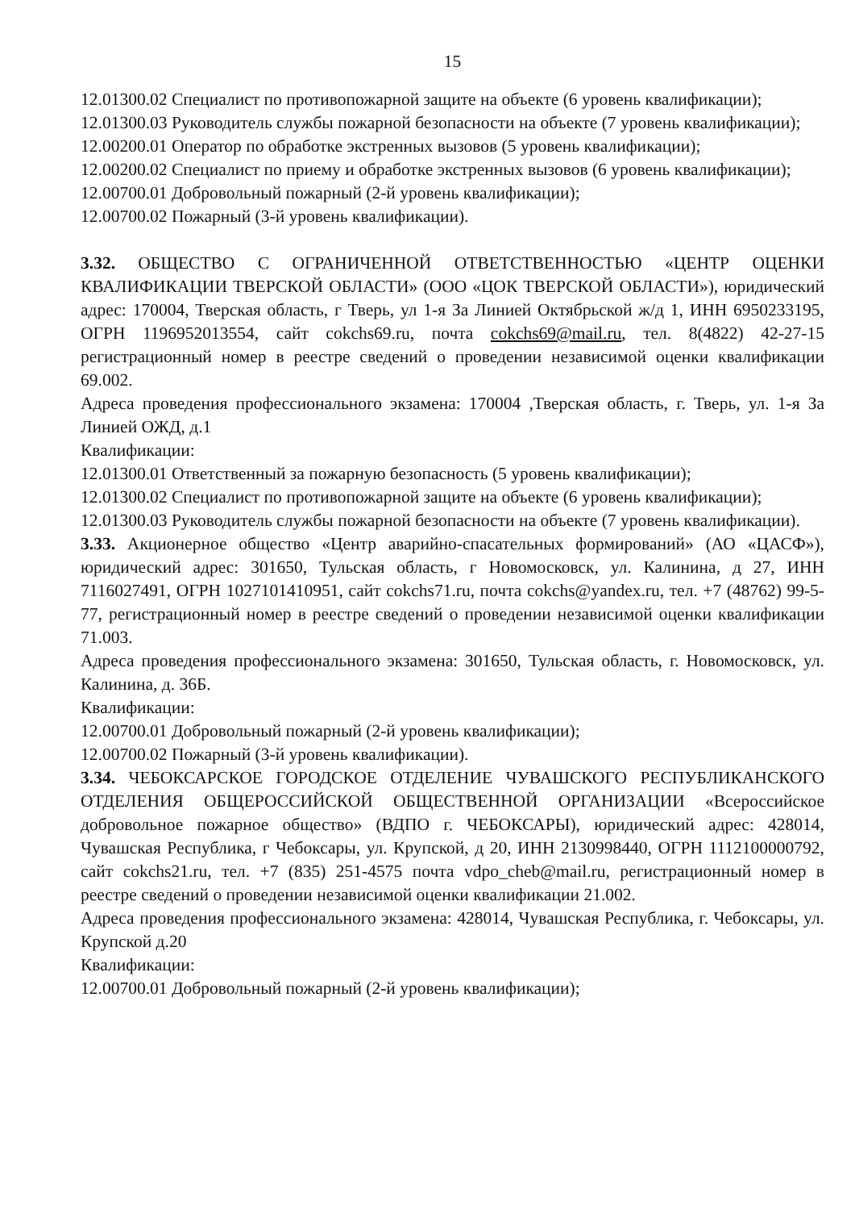15
12.01300.02 Специалист по противопожарной защите на объекте (6 уровень квалификации);
12.01300.03 Руководитель службы пожарной безопасности на объекте (7 уровень квалификации);
12.00200.01 Оператор по обработке экстренных вызовов (5 уровень квалификации);
12.00200.02 Специалист по приему и обработке экстренных вызовов (6 уровень квалификации);
12.00700.01 Добровольный пожарный (2-й уровень квалификации);
12.00700.02 Пожарный (3-й уровень квалификации).
3.32. ОБЩЕСТВО С ОГРАНИЧЕННОЙ ОТВЕТСТВЕННОСТЬЮ «ЦЕНТР ОЦЕНКИ КВАЛИФИКАЦИИ ТВЕРСКОЙ ОБЛАСТИ» (ООО «ЦОК ТВЕРСКОЙ ОБЛАСТИ»), юридический адрес: 170004, Тверская область, г Тверь, ул 1-я За Линией Октябрьской ж/д 1, ИНН 6950233195, ОГРН 1196952013554, сайт cokchs69.ru, почта cokchs69@mail.ru, тел. 8(4822) 42-27-15 регистрационный номер в реестре сведений о проведении независимой оценки квалификации 69.002.
Адреса проведения профессионального экзамена: 170004 ,Тверская область, г. Тверь, ул. 1-я За Линией ОЖД, д.1
Квалификации:
12.01300.01 Ответственный за пожарную безопасность (5 уровень квалификации);
12.01300.02 Специалист по противопожарной защите на объекте (6 уровень квалификации);
12.01300.03 Руководитель службы пожарной безопасности на объекте (7 уровень квалификации).
3.33. Акционерное общество «Центр аварийно-спасательных формирований» (АО «ЦАСФ»), юридический адрес: 301650, Тульская область, г Новомосковск, ул. Калинина, д 27, ИНН 7116027491, ОГРН 1027101410951, сайт cokchs71.ru, почта cokchs@yandex.ru, тел. +7 (48762) 99-5-77, регистрационный номер в реестре сведений о проведении независимой оценки квалификации 71.003.
Адреса проведения профессионального экзамена: 301650, Тульская область, г. Новомосковск, ул. Калинина, д. 36Б.
Квалификации:
12.00700.01 Добровольный пожарный (2-й уровень квалификации);
12.00700.02 Пожарный (3-й уровень квалификации).
3.34. ЧЕБОКСАРСКОЕ ГОРОДСКОЕ ОТДЕЛЕНИЕ ЧУВАШСКОГО РЕСПУБЛИКАНСКОГО ОТДЕЛЕНИЯ ОБЩЕРОССИЙСКОЙ ОБЩЕСТВЕННОЙ ОРГАНИЗАЦИИ «Всероссийское добровольное пожарное общество» (ВДПО г. ЧЕБОКСАРЫ), юридический адрес: 428014, Чувашская Республика, г Чебоксары, ул. Крупской, д 20, ИНН 2130998440, ОГРН 1112100000792, сайт cokchs21.ru, тел. +7 (835) 251-4575 почта vdpo_cheb@mail.ru, регистрационный номер в реестре сведений о проведении независимой оценки квалификации 21.002.
Адреса проведения профессионального экзамена: 428014, Чувашская Республика, г. Чебоксары, ул. Крупской д.20
Квалификации:
12.00700.01 Добровольный пожарный (2-й уровень квалификации);